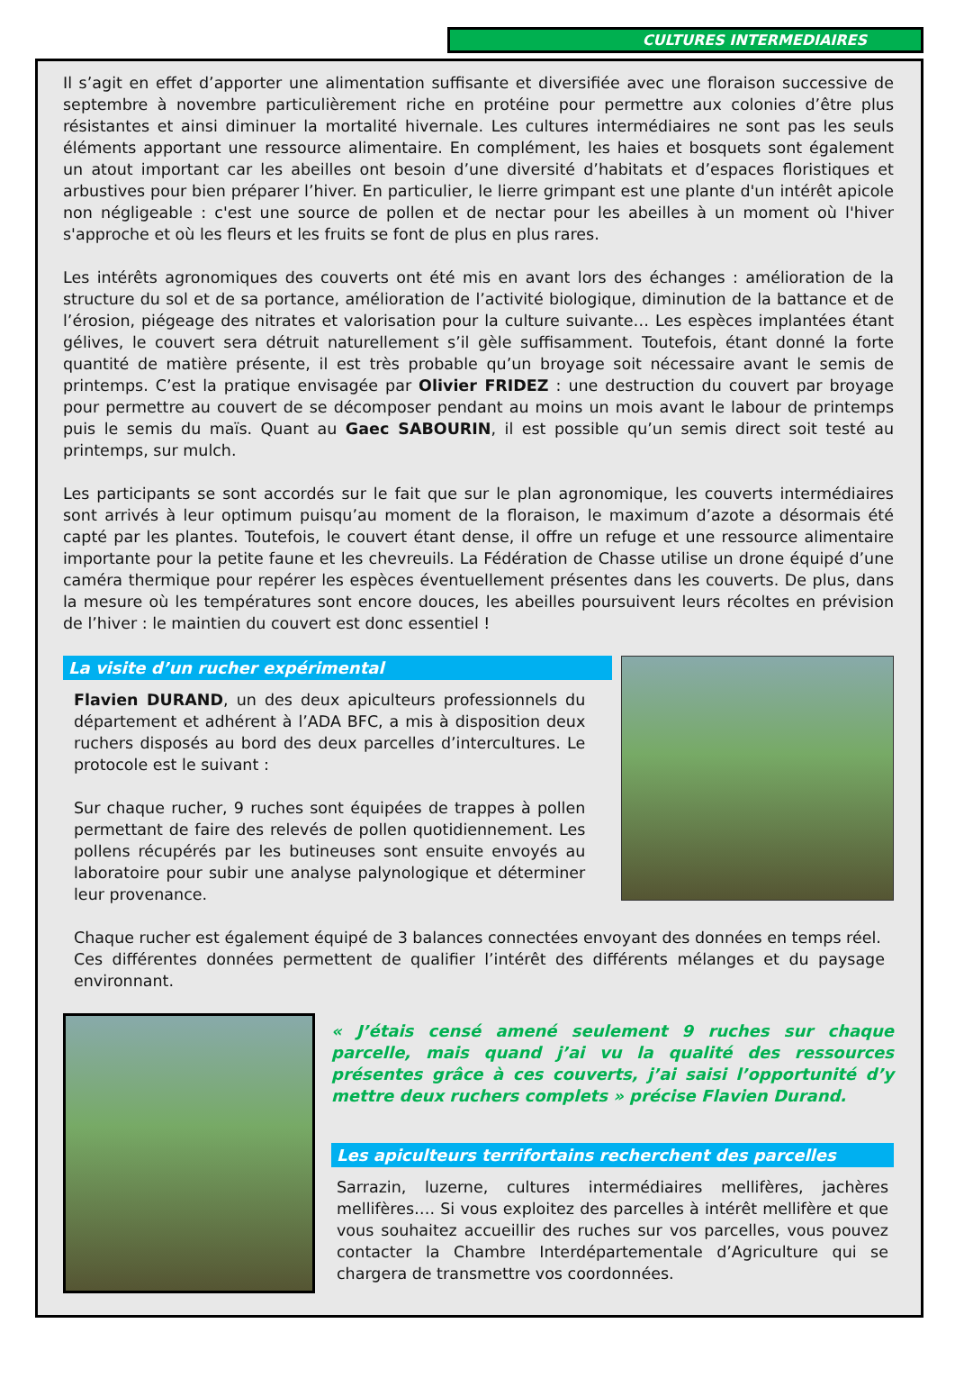CULTURES INTERMEDIAIRES
Il s’agit en effet d’apporter une alimentation suffisante et diversifiée avec une floraison successive de septembre à novembre particulièrement riche en protéine pour permettre aux colonies d’être plus résistantes et ainsi diminuer la mortalité hivernale. Les cultures intermédiaires ne sont pas les seuls éléments apportant une ressource alimentaire. En complément, les haies et bosquets sont également un atout important car les abeilles ont besoin d’une diversité d’habitats et d’espaces floristiques et arbustives pour bien préparer l’hiver. En particulier, le lierre grimpant est une plante d'un intérêt apicole non négligeable : c'est une source de pollen et de nectar pour les abeilles à un moment où l'hiver s'approche et où les fleurs et les fruits se font de plus en plus rares.
Les intérêts agronomiques des couverts ont été mis en avant lors des échanges : amélioration de la structure du sol et de sa portance, amélioration de l’activité biologique, diminution de la battance et de l’érosion, piégeage des nitrates et valorisation pour la culture suivante… Les espèces implantées étant gélives, le couvert sera détruit naturellement s’il gèle suffisamment. Toutefois, étant donné la forte quantité de matière présente, il est très probable qu’un broyage soit nécessaire avant le semis de printemps. C’est la pratique envisagée par Olivier FRIDEZ : une destruction du couvert par broyage pour permettre au couvert de se décomposer pendant au moins un mois avant le labour de printemps puis le semis du maïs. Quant au Gaec SABOURIN, il est possible qu’un semis direct soit testé au printemps, sur mulch.
Les participants se sont accordés sur le fait que sur le plan agronomique, les couverts intermédiaires sont arrivés à leur optimum puisqu’au moment de la floraison, le maximum d’azote a désormais été capté par les plantes. Toutefois, le couvert étant dense, il offre un refuge et une ressource alimentaire importante pour la petite faune et les chevreuils. La Fédération de Chasse utilise un drone équipé d’une caméra thermique pour repérer les espèces éventuellement présentes dans les couverts. De plus, dans la mesure où les températures sont encore douces, les abeilles poursuivent leurs récoltes en prévision de l’hiver : le maintien du couvert est donc essentiel !
La visite d’un rucher expérimental
Flavien DURAND, un des deux apiculteurs professionnels du département et adhérent à l’ADA BFC, a mis à disposition deux ruchers disposés au bord des deux parcelles d’intercultures. Le protocole est le suivant :
Sur chaque rucher, 9 ruches sont équipées de trappes à pollen permettant de faire des relevés de pollen quotidiennement. Les pollens récupérés par les butineuses sont ensuite envoyés au laboratoire pour subir une analyse palynologique et déterminer leur provenance.
Chaque rucher est également équipé de 3 balances connectées envoyant des données en temps réel.
Ces différentes données permettent de qualifier l’intérêt des différents mélanges et du paysage environnant.
« J’étais censé amené seulement 9 ruches sur chaque parcelle, mais quand j’ai vu la qualité des ressources présentes grâce à ces couverts, j’ai saisi l’opportunité d’y mettre deux ruchers complets » précise Flavien Durand.
Les apiculteurs terrifortains recherchent des parcelles
Sarrazin, luzerne, cultures intermédiaires mellifères, jachères mellifères…. Si vous exploitez des parcelles à intérêt mellifère et que vous souhaitez accueillir des ruches sur vos parcelles, vous pouvez contacter la Chambre Interdépartementale d’Agriculture qui se chargera de transmettre vos coordonnées.